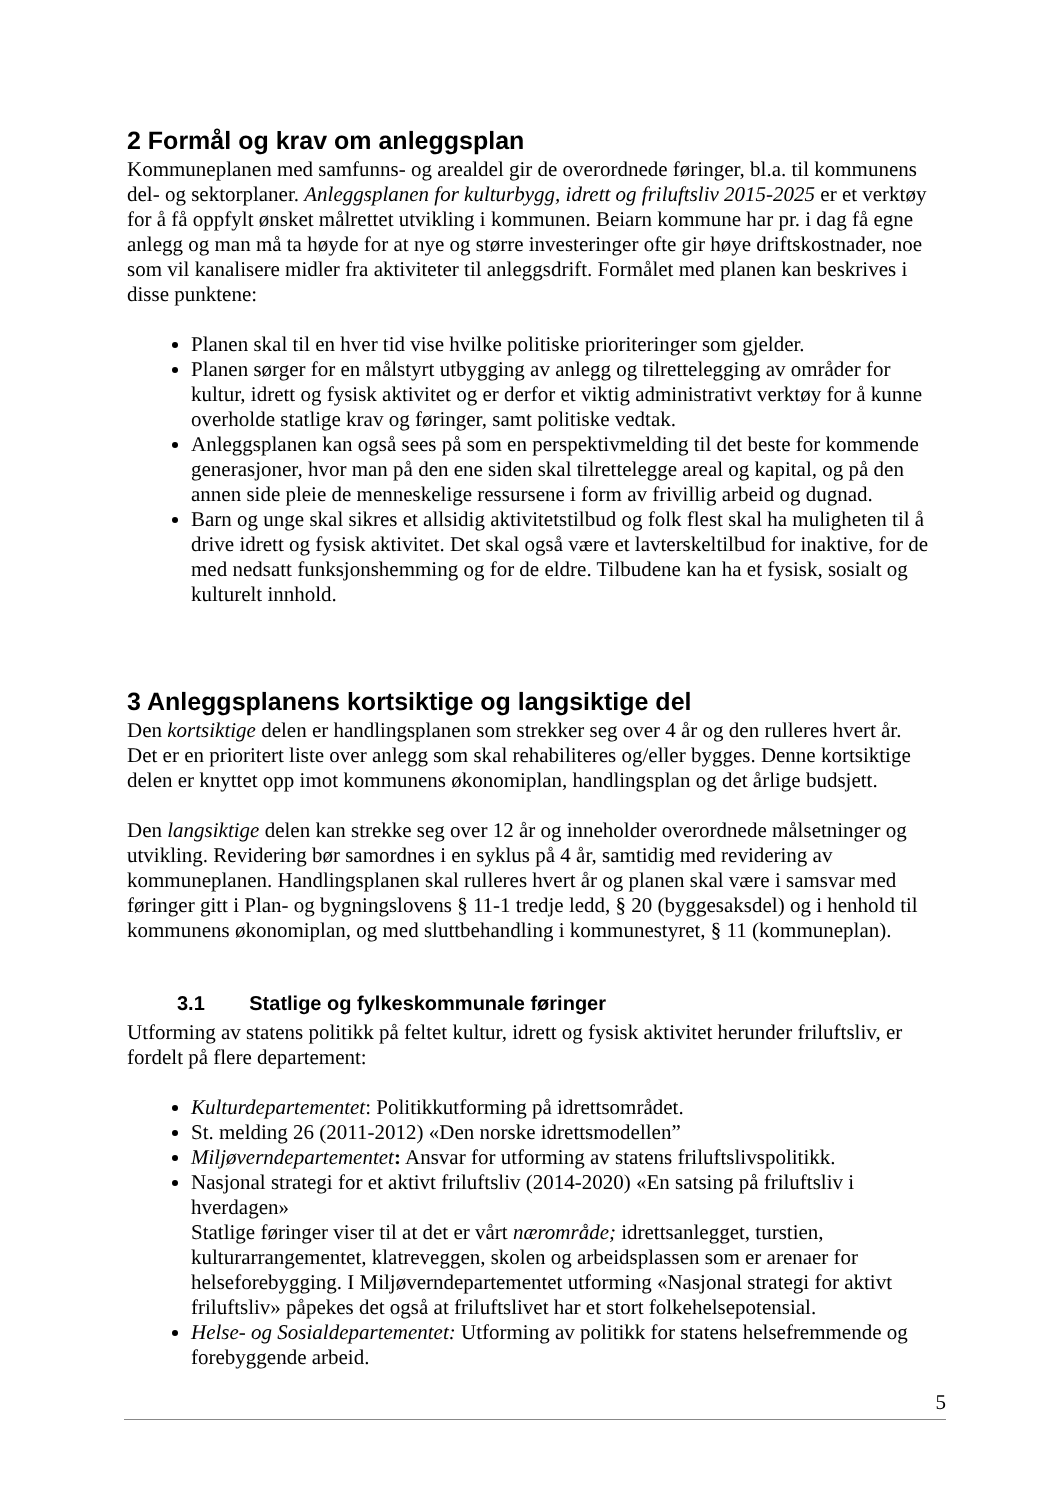2 Formål og krav om anleggsplan
Kommuneplanen med samfunns- og arealdel gir de overordnede føringer, bl.a. til kommunens del- og sektorplaner. Anleggsplanen for kulturbygg, idrett og friluftsliv 2015-2025 er et verktøy for å få oppfylt ønsket målrettet utvikling i kommunen. Beiarn kommune har pr. i dag få egne anlegg og man må ta høyde for at nye og større investeringer ofte gir høye driftskostnader, noe som vil kanalisere midler fra aktiviteter til anleggsdrift. Formålet med planen kan beskrives i disse punktene:
Planen skal til en hver tid vise hvilke politiske prioriteringer som gjelder.
Planen sørger for en målstyrt utbygging av anlegg og tilrettelegging av områder for kultur, idrett og fysisk aktivitet og er derfor et viktig administrativt verktøy for å kunne overholde statlige krav og føringer, samt politiske vedtak.
Anleggsplanen kan også sees på som en perspektivmelding til det beste for kommende generasjoner, hvor man på den ene siden skal tilrettelegge areal og kapital, og på den annen side pleie de menneskelige ressursene i form av frivillig arbeid og dugnad.
Barn og unge skal sikres et allsidig aktivitetstilbud og folk flest skal ha muligheten til å drive idrett og fysisk aktivitet. Det skal også være et lavterskeltilbud for inaktive, for de med nedsatt funksjonshemming og for de eldre. Tilbudene kan ha et fysisk, sosialt og kulturelt innhold.
3 Anleggsplanens kortsiktige og langsiktige del
Den kortsiktige delen er handlingsplanen som strekker seg over 4 år og den rulleres hvert år. Det er en prioritert liste over anlegg som skal rehabiliteres og/eller bygges. Denne kortsiktige delen er knyttet opp imot kommunens økonomiplan, handlingsplan og det årlige budsjett.
Den langsiktige delen kan strekke seg over 12 år og inneholder overordnede målsetninger og utvikling. Revidering bør samordnes i en syklus på 4 år, samtidig med revidering av kommuneplanen. Handlingsplanen skal rulleres hvert år og planen skal være i samsvar med føringer gitt i Plan- og bygningslovens § 11-1 tredje ledd, § 20 (byggesaksdel) og i henhold til kommunens økonomiplan, og med sluttbehandling i kommunestyret, § 11 (kommuneplan).
3.1 Statlige og fylkeskommunale føringer
Utforming av statens politikk på feltet kultur, idrett og fysisk aktivitet herunder friluftsliv, er fordelt på flere departement:
Kulturdepartementet: Politikkutforming på idrettsområdet.
St. melding 26 (2011-2012) «Den norske idrettsmodellen”
Miljøverndepartementet: Ansvar for utforming av statens friluftslivspolitikk.
Nasjonal strategi for et aktivt friluftsliv (2014-2020) «En satsing på friluftsliv i hverdagen»
Statlige føringer viser til at det er vårt nærområde; idrettsanlegget, turstien, kulturarrangementet, klatreveggen, skolen og arbeidsplassen som er arenaer for helseforebygging. I Miljøverndepartementet utforming «Nasjonal strategi for aktivt friluftsliv» påpekes det også at friluftslivet har et stort folkehelsepotensial.
Helse- og Sosialdepartementet: Utforming av politikk for statens helsefremmende og forebyggende arbeid.
5